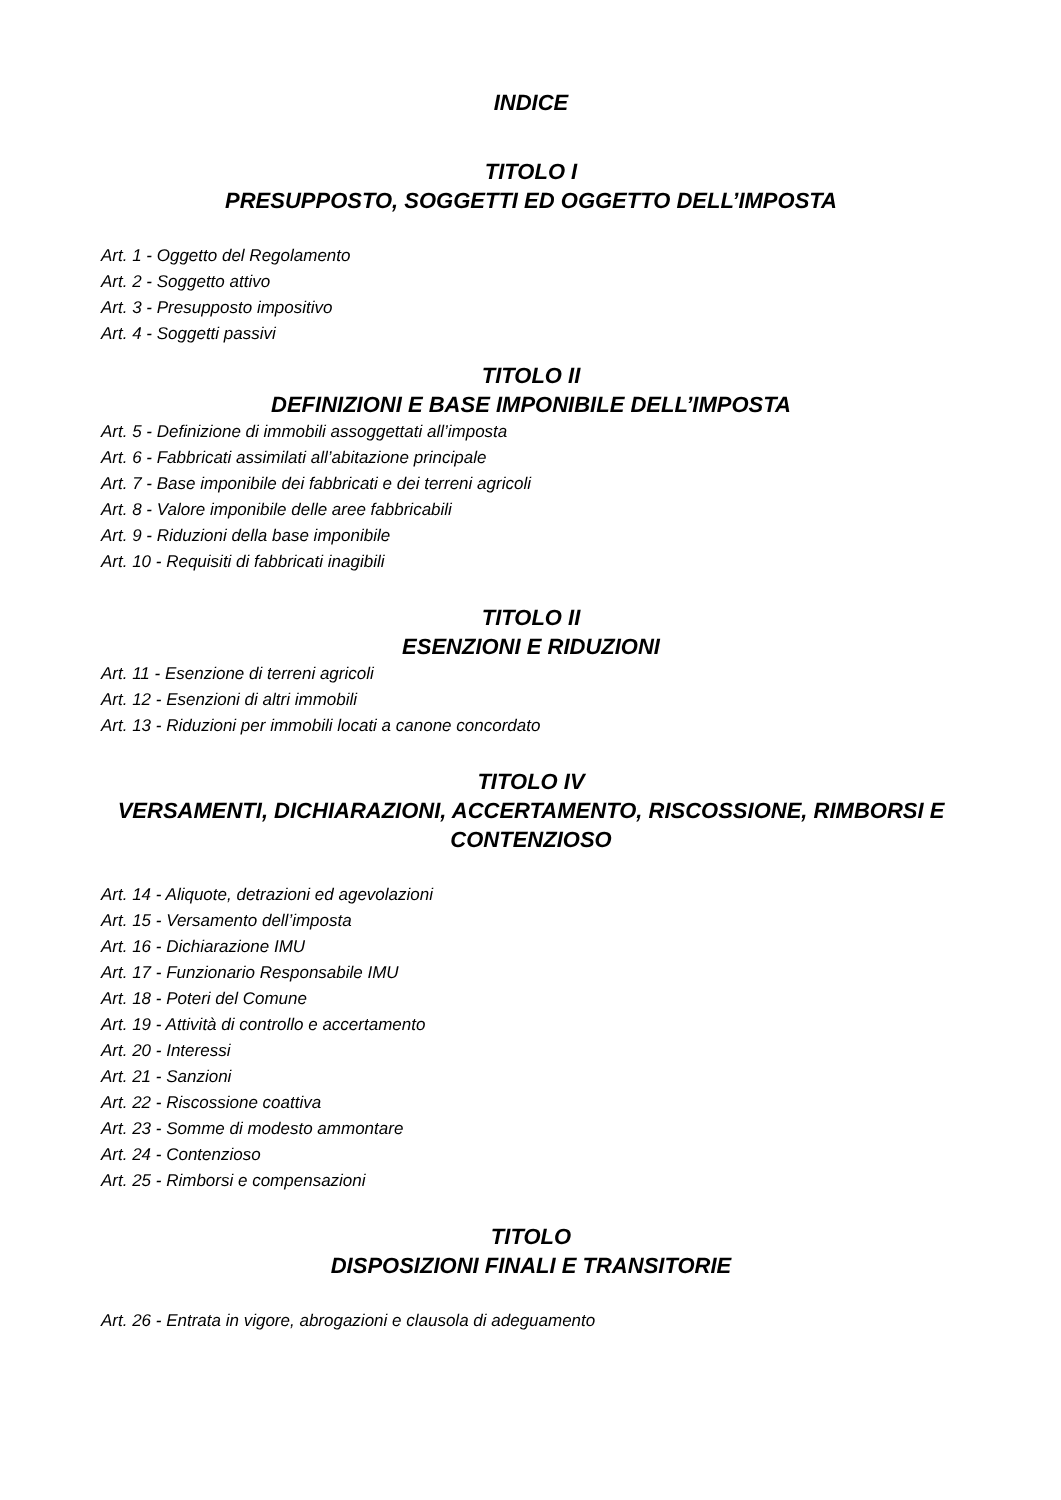INDICE
TITOLO I
PRESUPPOSTO, SOGGETTI ED OGGETTO DELL’IMPOSTA
Art. 1 - Oggetto del Regolamento
Art. 2 - Soggetto attivo
Art. 3 - Presupposto impositivo
Art. 4 - Soggetti passivi
TITOLO II
DEFINIZIONI E BASE IMPONIBILE DELL’IMPOSTA
Art. 5 - Definizione di immobili assoggettati all’imposta
Art. 6 - Fabbricati assimilati all’abitazione principale
Art. 7 - Base imponibile dei fabbricati e dei terreni agricoli
Art. 8 - Valore imponibile delle aree fabbricabili
Art. 9 - Riduzioni della base imponibile
Art. 10 - Requisiti di fabbricati inagibili
TITOLO II
ESENZIONI E RIDUZIONI
Art. 11 - Esenzione di terreni agricoli
Art. 12 - Esenzioni di altri immobili
Art. 13 - Riduzioni per immobili locati a canone concordato
TITOLO IV
VERSAMENTI, DICHIARAZIONI, ACCERTAMENTO, RISCOSSIONE, RIMBORSI E CONTENZIOSO
Art. 14 - Aliquote, detrazioni ed agevolazioni
Art. 15 - Versamento dell’imposta
Art. 16 - Dichiarazione IMU
Art. 17 - Funzionario Responsabile IMU
Art. 18 - Poteri del Comune
Art. 19 - Attività di controllo e accertamento
Art. 20 - Interessi
Art. 21 - Sanzioni
Art. 22 - Riscossione coattiva
Art. 23 - Somme di modesto ammontare
Art. 24 - Contenzioso
Art. 25 - Rimborsi e compensazioni
TITOLO
DISPOSIZIONI FINALI E TRANSITORIE
Art. 26 - Entrata in vigore, abrogazioni e clausola di adeguamento